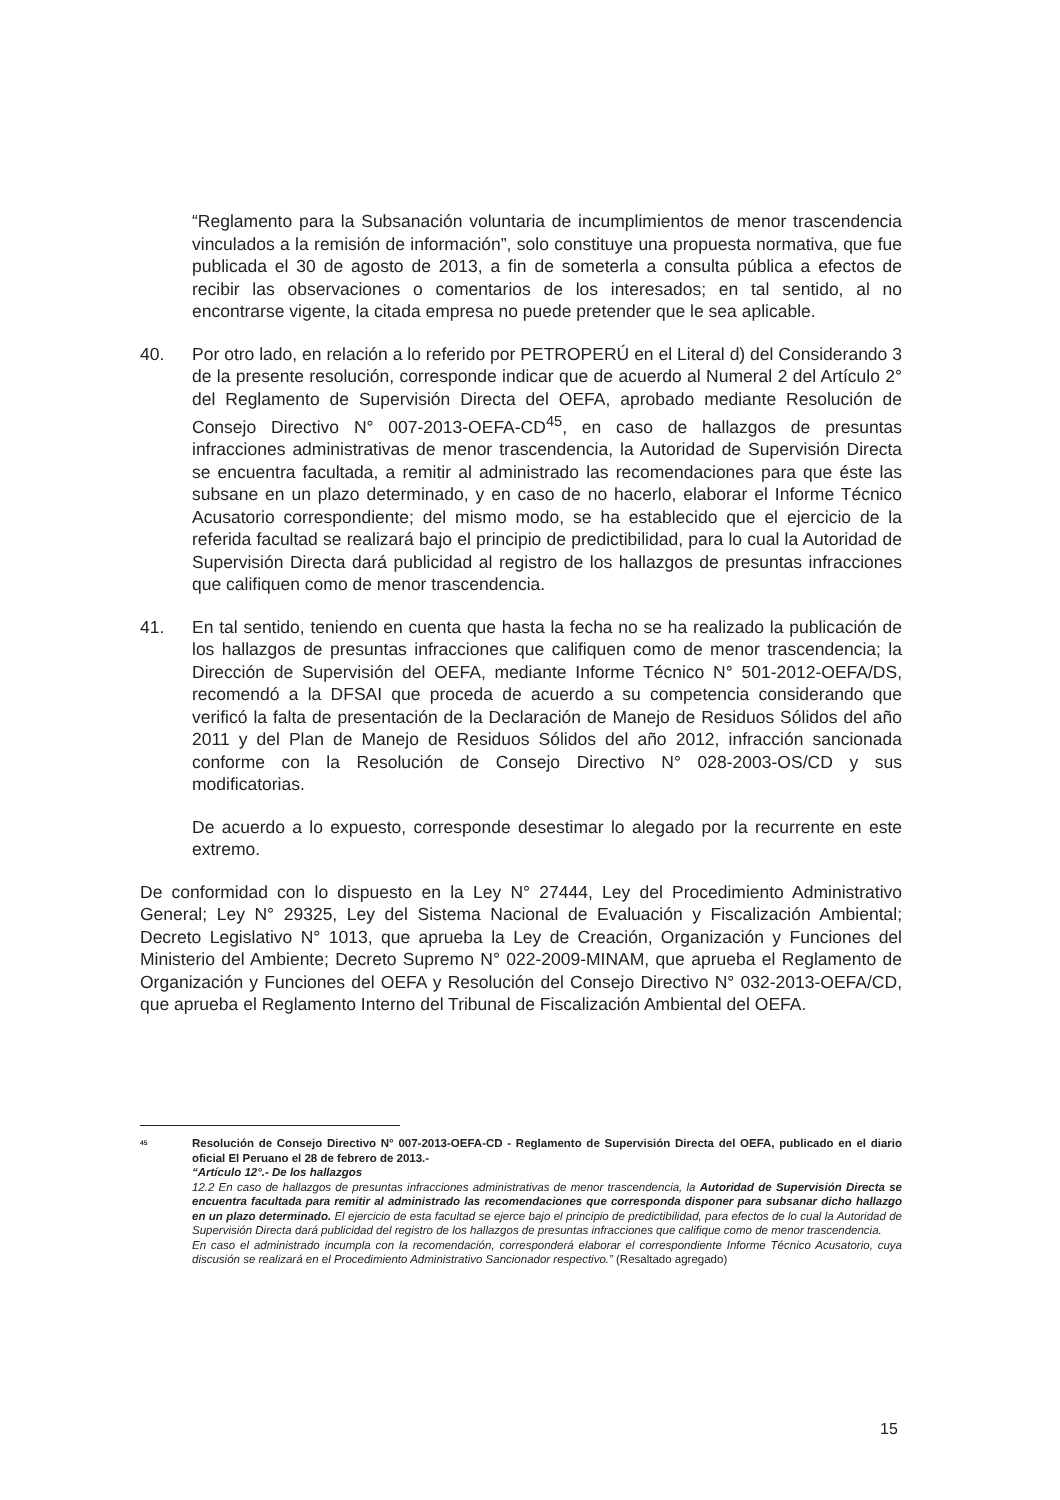“Reglamento para la Subsanación voluntaria de incumplimientos de menor trascendencia vinculados a la remisión de información”, solo constituye una propuesta normativa, que fue publicada el 30 de agosto de 2013, a fin de someterla a consulta pública a efectos de recibir las observaciones o comentarios de los interesados; en tal sentido, al no encontrarse vigente, la citada empresa no puede pretender que le sea aplicable.
40. Por otro lado, en relación a lo referido por PETROPERÚ en el Literal d) del Considerando 3 de la presente resolución, corresponde indicar que de acuerdo al Numeral 2 del Artículo 2° del Reglamento de Supervisión Directa del OEFA, aprobado mediante Resolución de Consejo Directivo N° 007-2013-OEFA-CD<sup>45</sup>, en caso de hallazgos de presuntas infracciones administrativas de menor trascendencia, la Autoridad de Supervisión Directa se encuentra facultada, a remitir al administrado las recomendaciones para que éste las subsane en un plazo determinado, y en caso de no hacerlo, elaborar el Informe Técnico Acusatorio correspondiente; del mismo modo, se ha establecido que el ejercicio de la referida facultad se realizará bajo el principio de predictibilidad, para lo cual la Autoridad de Supervisión Directa dará publicidad al registro de los hallazgos de presuntas infracciones que califiquen como de menor trascendencia.
41. En tal sentido, teniendo en cuenta que hasta la fecha no se ha realizado la publicación de los hallazgos de presuntas infracciones que califiquen como de menor trascendencia; la Dirección de Supervisión del OEFA, mediante Informe Técnico N° 501-2012-OEFA/DS, recomendó a la DFSAI que proceda de acuerdo a su competencia considerando que verificó la falta de presentación de la Declaración de Manejo de Residuos Sólidos del año 2011 y del Plan de Manejo de Residuos Sólidos del año 2012, infracción sancionada conforme con la Resolución de Consejo Directivo N° 028-2003-OS/CD y sus modificatorias.
De acuerdo a lo expuesto, corresponde desestimar lo alegado por la recurrente en este extremo.
De conformidad con lo dispuesto en la Ley N° 27444, Ley del Procedimiento Administrativo General; Ley N° 29325, Ley del Sistema Nacional de Evaluación y Fiscalización Ambiental; Decreto Legislativo N° 1013, que aprueba la Ley de Creación, Organización y Funciones del Ministerio del Ambiente; Decreto Supremo N° 022-2009-MINAM, que aprueba el Reglamento de Organización y Funciones del OEFA y Resolución del Consejo Directivo N° 032-2013-OEFA/CD, que aprueba el Reglamento Interno del Tribunal de Fiscalización Ambiental del OEFA.
<sup>45</sup>
Resolución de Consejo Directivo N° 007-2013-OEFA-CD - Reglamento de Supervisión Directa del OEFA, publicado en el diario oficial El Peruano el 28 de febrero de 2013.-
“Artículo 12°.- De los hallazgos
12.2 En caso de hallazgos de presuntas infracciones administrativas de menor trascendencia, la Autoridad de Supervisión Directa se encuentra facultada para remitir al administrado las recomendaciones que corresponda disponer para subsanar dicho hallazgo en un plazo determinado. El ejercicio de esta facultad se ejerce bajo el principio de predictibilidad, para efectos de lo cual la Autoridad de Supervisión Directa dará publicidad del registro de los hallazgos de presuntas infracciones que califique como de menor trascendencia.
En caso el administrado incumpla con la recomendación, corresponderá elaborar el correspondiente Informe Técnico Acusatorio, cuya discusión se realizará en el Procedimiento Administrativo Sancionador respectivo.” (Resaltado agregado)
15